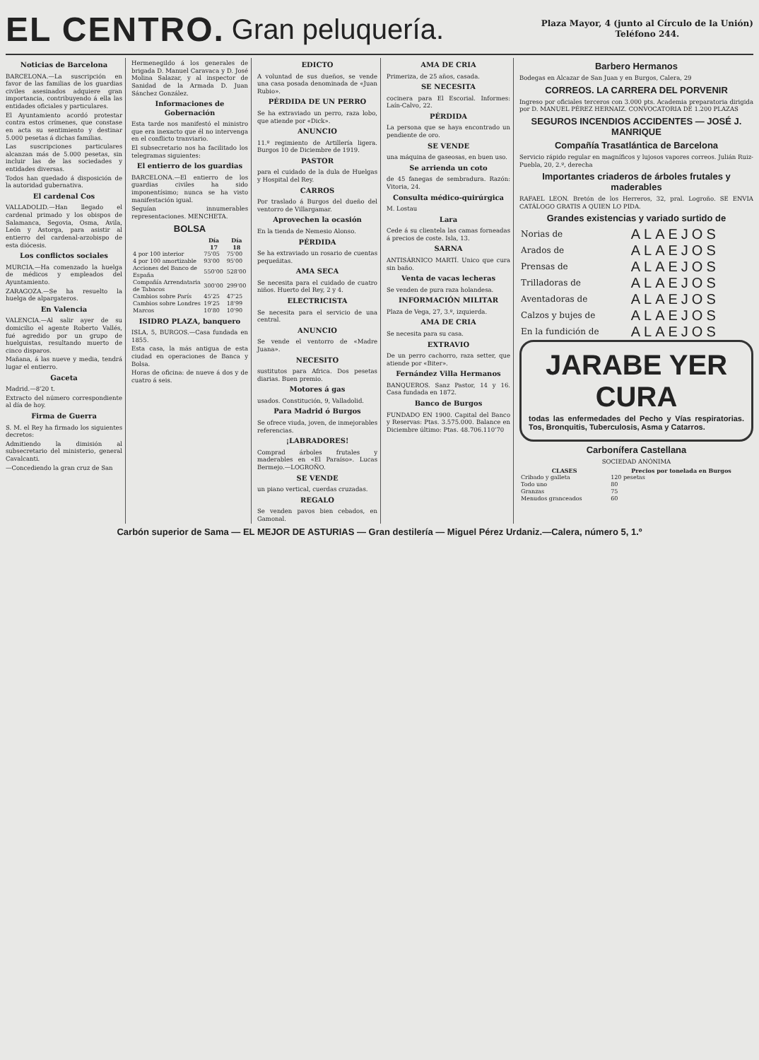EL CENTRO. Gran peluquería.
Plaza Mayor, 4 (junto al Círculo de la Unión)
Teléfono 244.
Noticias de Barcelona
BARCELONA.—La suscripción en favor de las familias de los guardias civiles asesinados adquiere gran importancia, contribuyendo á ella las entidades oficiales y particulares.
El Ayuntamiento acordó protestar contra estos crímenes, que constase en acta su sentimiento y destinar 5.000 pesetas á dichas familias.
Las suscripciones particulares alcanzan más de 5.000 pesetas, sin incluir las de las sociedades y entidades diversas.
Todos han quedado á disposición de la autoridad gubernativa.
El cardenal Cos
VALLADOLID.—Han llegado el cardenal primado y los obispos de Salamanca, Segovia, Osma, Avila, León y Astorga, para asistir al entierro del cardenal-arzobispo de esta diócesis.
Los conflictos sociales
MURCIA.—Ha comenzado la huelga de médicos y empleados del Ayuntamiento.
ZARAGOZA.—Se ha resuelto la huelga de alpargateros.
En Valencia
VALENCIA.—Al salir ayer de su domicilio el agente Roberto Vallés, fué agredido por un grupo de huelguistas, resultando muerto de cinco disparos.
Mañana, á las nueve y media, tendrá lugar el entierro.
Gaceta
Madrid.—8'20 t.
Extracto del número correspondiente al día de hoy.
Firma de Guerra
S. M. el Rey ha firmado los siguientes decretos:
Admitiendo la dimisión al subsecretario del ministerio, general Cavalcanti.
—Concediendo la gran cruz de San
Hermenegildo á los generales de brigada D. Manuel Caravaca y D. José Molina Salazar, y al inspector de Sanidad de la Armada D. Juan Sánchez González.
Informaciones de Gobernación
Esta tarde nos manifestó el ministro que era inexacto que él no intervenga en el conflicto tranviario.
El subsecretario nos ha facilitado los telegramas siguientes:
El entierro de los guardias
BARCELONA.—El entierro de los guardias civiles ha sido imponentísimo; nunca se ha visto manifestación igual.
Seguían innumerables representaciones. MENCHETA.
BOLSA
| | Día 17 | Día 18 |
| --- | --- | --- |
| 4 por 100 interior | 75'05 | 75'00 |
| 4 por 100 amortizable | 93'00 | 95'00 |
| Acciones del Banco de España | 550'00 | 528'00 |
| Compañía Arrendataria de Tabacos | 300'00 | 299'00 |
| Cambios sobre París | 45'25 | 47'25 |
| Cambios sobre Londres | 19'25 | 18'99 |
| Marcos | 10'80 | 10'90 |
ISIDRO PLAZA, banquero
ISLA, 5, BURGOS.—Casa fundada en 1855.
Esta casa, la más antigua de esta ciudad en operaciones de Banca y Bolsa.
Horas de oficina: de nueve á dos y de cuatro á seis.
EDICTO
A voluntad de sus dueños, se vende una casa posada denominada de «Juan Rubio».
PÉRDIDA DE UN PERRO
Se ha extraviado un perro, raza lobo, que atiende por «Dick».
ANUNCIO
11.º regimiento de Artillería ligera. Burgos 10 de Diciembre de 1919.
PASTOR
para el cuidado de la dula de Huelgas y Hospital del Rey.
CARROS
Por traslado á Burgos del dueño del ventorro de Villargamar.
Aprovechen la ocasión
En la tienda de Nemesio Alonso.
PÉRDIDA
Se ha extraviado un rosario de cuentas pequeñitas.
AMA SECA
Se necesita para el cuidado de cuatro niños. Huerto del Rey, 2 y 4.
ELECTRICISTA
Se necesita para el servicio de una central.
ANUNCIO
Se vende el ventorro de «Madre Juana».
NECESITO
sustitutos para Africa. Dos pesetas diarias. Buen premio.
Motores á gas
usados. Constitución, 9, Valladolid.
Para Madrid ó Burgos
Se ofrece viuda, joven, de inmejorables referencias.
¡LABRADORES!
Comprad árboles frutales y maderables en «El Paraíso». Lucas Bermejo.—LOGROÑO.
SE VENDE
un piano vertical, cuerdas cruzadas.
REGALO
Se venden pavos bien cebados, en Gamonal.
AMA DE CRIA
Primeriza, de 25 años, casada.
SE NECESITA
cocinera para El Escorial. Informes: Laín-Calvo, 22.
PÉRDIDA
La persona que se haya encontrado un pendiente de oro.
SE VENDE
una máquina de gaseosas, en buen uso.
Se arrienda un coto
de 45 fanegas de sembradura. Razón: Vitoria, 24.
Consulta médico-quirúrgica
M. Lostau
Lara
Cede á su clientela las camas forneadas á precios de coste. Isla, 13.
SARNA
ANTISÁRNICO MARTÍ. Unico que cura sin baño.
Venta de vacas lecheras
Se venden de pura raza holandesa.
INFORMACIÓN MILITAR
Plaza de Vega, 27, 3.º, izquierda.
AMA DE CRIA
Se necesita para su casa.
EXTRAVIO
De un perro cachorro, raza setter, que atiende por «Biter».
Fernández Villa Hermanos
BANQUEROS. Sanz Pastor, 14 y 16. Casa fundada en 1872.
Banco de Burgos
FUNDADO EN 1900. Capital del Banco y Reservas: Ptas. 3.575.000. Balance en Diciembre último: Ptas. 48.706.110'70
Barbero Hermanos
Bodegas en Alcazar de San Juan y en Burgos, Calera, 29
CORREOS. LA CARRERA DEL PORVENIR
Ingreso por oficiales terceros con 3.000 pts. Academia preparatoria dirigida por D. MANUEL PÉREZ HERNAIZ. CONVOCATORIA DE 1.200 PLAZAS
SEGUROS INCENDIOS ACCIDENTES — JOSÉ J. MANRIQUE
Compañía Trasatlántica de Barcelona
Servicio rápido regular en magníficos y lujosos vapores correos. Julián Ruiz-Puebla, 20, 2.º, derecha
Importantes criaderos de árboles frutales y maderables
RAFAEL LEON. Bretón de los Herreros, 32, pral. Logroño. SE ENVIA CATÁLOGO GRATIS A QUIEN LO PIDA.
Grandes existencias y variado surtido de
| Norias de | ALAEJOS |
| Arados de | ALAEJOS |
| Prensas de | ALAEJOS |
| Trilladoras de | ALAEJOS |
| Aventadoras de | ALAEJOS |
| Calzos y bujes de | ALAEJOS |
| En la fundición de | ALAEJOS |
JARABE YER
CURA
todas las enfermedades del Pecho y Vías respiratorias. Tos, Bronquitis, Tuberculosis, Asma y Catarros.
Carbonífera Castellana
SOCIEDAD ANÓNIMA
| CLASES | Precios por tonelada en Burgos |
| --- | --- |
| Cribado y galleta | 120 pesetas |
| Todo uno | 80 |
| Granzas | 75 |
| Menudos granceados | 60 |
Carbón superior de Sama — EL MEJOR DE ASTURIAS — Gran destilería — Miguel Pérez Urdaniz.—Calera, número 5, 1.º